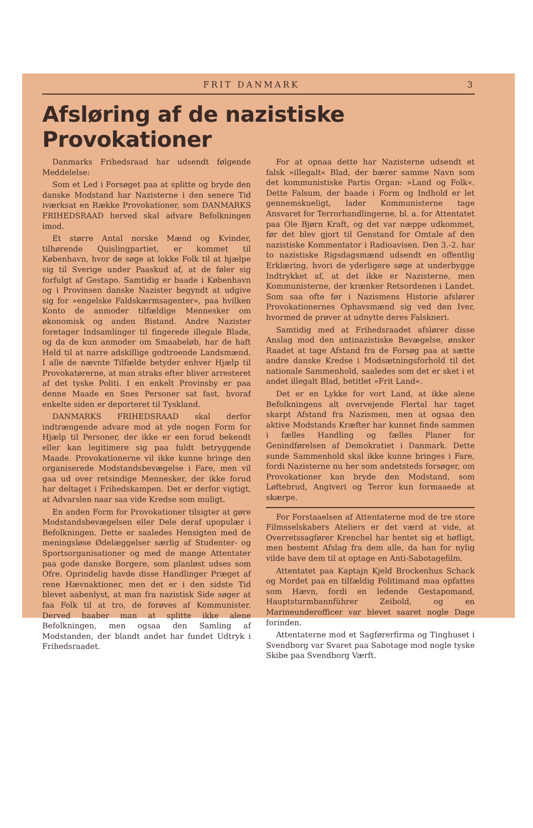FRIT DANMARK 3
Afsløring af de nazistiske Provokationer
Danmarks Frihedsraad har udsendt følgende Meddelelse:
Som et Led i Forsøget paa at splitte og bryde den danske Modstand har Nazisterne i den senere Tid iværksat en Række Provokationer, som DANMARKS FRIHEDSRAAD herved skal advare Befolkningen imod.
Et større Antal norske Mænd og Kvinder, tilhørende Quislingpartiet, er kommet til København, hvor de søge at lokke Folk til at hjælpe sig til Sverige under Paaskud af, at de føler sig forfulgt af Gestapo. Samtidig er baade i København og i Provinsen danske Nazister begyndt at udgive sig for »engelske Faldskærmsagenter«, paa hvilken Konto de anmoder tilfældige Mennesker om økonomisk og anden Bistand. Andre Nazister foretager Indsamlinger til fingerede illegale Blade, og da de kun anmoder om Smaabeløb, har de haft Held til at narre adskillige godtroende Landsmænd. I alle de nævnte Tilfælde betyder enhver Hjælp til Provokatørerne, at man straks efter bliver arresteret af det tyske Politi. I en enkelt Provinsby er paa denne Maade en Snes Personer sat fast, hvoraf enkelte siden er deporteret til Tyskland.
DANMARKS FRIHEDSRAAD skal derfor indtrængende advare mod at yde nogen Form for Hjælp til Personer, der ikke er een forud bekendt eller kan legitimere sig paa fuldt betryggende Maade. Provokationerne vil ikke kunne bringe den organiserede Modstandsbevægelse i Fare, men vil gaa ud over retsindige Mennesker, der ikke forud har deltaget i Frihedskampen. Det er derfor vigtigt, at Advarslen naar saa vide Kredse som muligt.
En anden Form for Provokationer tilsigter at gøre Modstandsbevægelsen eller Dele deraf upopulær i Befolkningen. Dette er saaledes Hensigten med de meningsløse Ødelæggelser særlig af Studenter- og Sportsorganisationer og med de mange Attentater paa gode danske Borgere, som planløst udses som Ofre. Oprindelig havde disse Handlinger Præget af rene Hævnaktioner, men det er i den sidste Tid blevet aabenlyst, at man fra nazistisk Side søger at faa Folk til at tro, de forøves af Kommunister. Derved haaber man at splitte ikke alene Befolkningen, men ogsaa den Samling af Modstanden, der blandt andet har fundet Udtryk i Frihedsraadet.
For at opnaa dette har Nazisterne udsendt et falsk »illegalt« Blad, der bærer samme Navn som det kommunistiske Partis Organ: »Land og Folk«. Dette Falsum, der baade i Form og Indhold er let gennemskueligt, lader Kommunisterne tage Ansvaret for Terrorhandlingerne, bl. a. for Attentatet paa Ole Bjørn Kraft, og det var næppe udkommet, før det blev gjort til Genstand for Omtale af den nazistiske Kommentator i Radioavisen. Den 3.-2. har to nazistiske Rigsdagsmænd udsendt en offentlig Erklæring, hvori de yderligere søge at underbygge Indtrykket af, at det ikke er Nazisterne, men Kommunisterne, der krænker Retsordenen i Landet. Som saa ofte før i Nazismens Historie afslører Provokationernes Ophavsmænd sig ved den Iver, hvormed de prøver at udnytte deres Falskneri.
Samtidig med at Frihedsraadet afslører disse Anslag mod den antinazistiske Bevægelse, ønsker Raadet at tage Afstand fra de Forsøg paa at sætte andre danske Kredse i Modsætningsforhold til det nationale Sammenhold, saaledes som det er sket i et andet illegalt Blad, betitlet »Frit Land«.
Det er en Lykke for vort Land, at ikke alene Befolkningens alt overvejende Flertal har taget skarpt Afstand fra Nazismen, men at ogsaa den aktive Modstands Kræfter har kunnet finde sammen i fælles Handling og fælles Planer for Genindførelsen af Demokratiet i Danmark. Dette sunde Sammenhold skal ikke kunne bringes i Fare, fordi Nazisterne nu her som andetsteds forsøger, om Provokationer kan bryde den Modstand, som Løftebrud, Angiveri og Terror kun formaaede at skærpe.
For Forstaaelsen af Attentaterne mod de tre store Filmsselskabers Ateliers er det værd at vide, at Overretssagfører Krenchel har hentet sig et høfligt, men bestemt Afslag fra dem alle, da han for nylig vilde have dem til at optage en Anti-Sabotagefilm.
Attentatet paa Kaptajn Kjeld Brockenhus Schack og Mordet paa en tilfældig Politimand maa opfattes som Hævn, fordi en ledende Gestapomand, Hauptsturmbannführer Zeibold, og en Marineunderofficer var blevet saaret nogle Dage forinden.
Attentaterne mod et Sagførerfirma og Tinghuset i Svendborg var Svaret paa Sabotage mod nogle tyske Skibe paa Svendborg Værft.